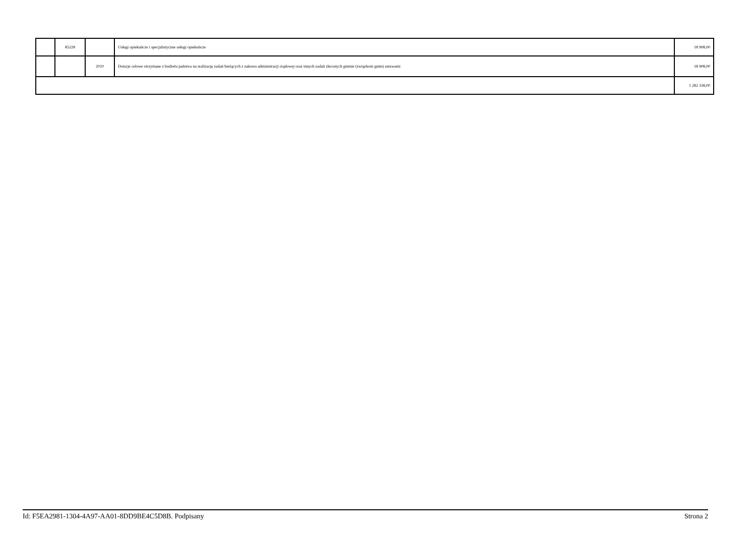| | 85228 | | Usługi opiekuńcze i specjalistyczne usługi opiekuńcze | 18 908,00 |
| | | 2010 | Dotacje celowe otrzymane z budżetu państwa na realizację zadań bieżących z zakresu administracji rządowej oraz innych zadań zleconych gminie (związkom gmin) ustawami | 18 908,00 |
| | | | | 1 282 338,00 |
Id: F5EA2981-1304-4A97-AA01-8DD9BE4C5D8B. Podpisany Strona 2